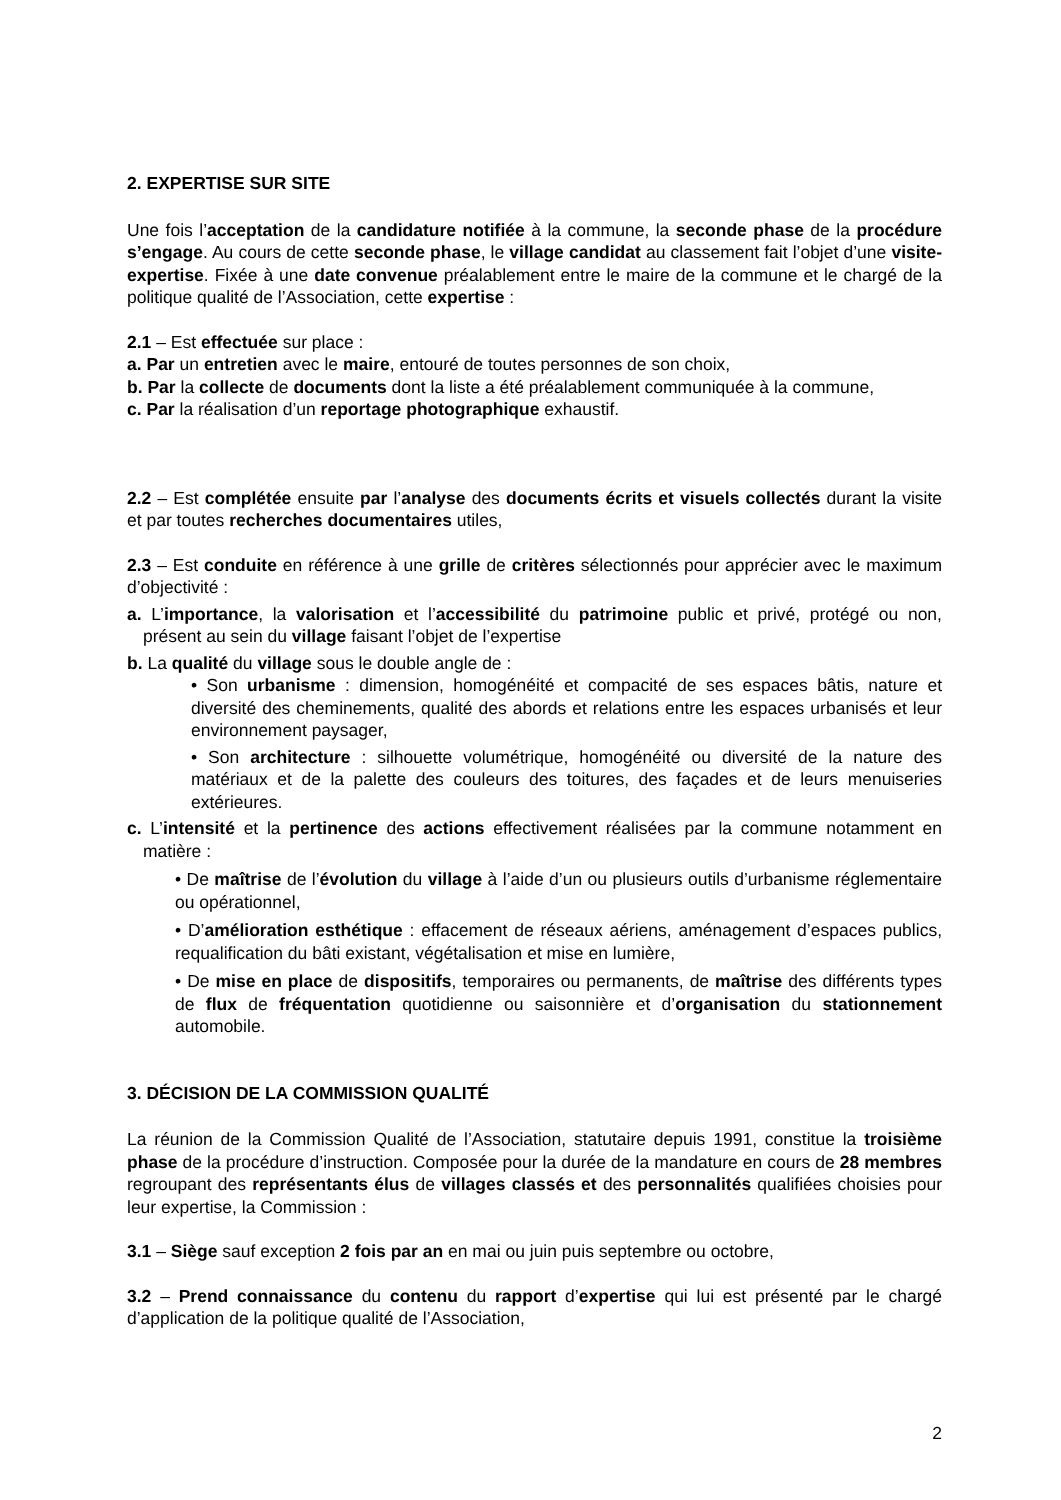2. EXPERTISE SUR SITE
Une fois l’acceptation de la candidature notifiée à la commune, la seconde phase de la procédure s’engage. Au cours de cette seconde phase, le village candidat au classement fait l’objet d’une visite-expertise. Fixée à une date convenue préalablement entre le maire de la commune et le chargé de la politique qualité de l’Association, cette expertise :
2.1 – Est effectuée sur place :
a. Par un entretien avec le maire, entouré de toutes personnes de son choix,
b. Par la collecte de documents dont la liste a été préalablement communiquée à la commune,
c. Par la réalisation d’un reportage photographique exhaustif.
2.2 – Est complétée ensuite par l’analyse des documents écrits et visuels collectés durant la visite et par toutes recherches documentaires utiles,
2.3 – Est conduite en référence à une grille de critères sélectionnés pour apprécier avec le maximum d’objectivité :
a. L’importance, la valorisation et l’accessibilité du patrimoine public et privé, protégé ou non, présent au sein du village faisant l’objet de l’expertise
b. La qualité du village sous le double angle de :
• Son urbanisme : dimension, homogénéité et compacité de ses espaces bâtis, nature et diversité des cheminements, qualité des abords et relations entre les espaces urbanisés et leur environnement paysager,
• Son architecture : silhouette volumétrique, homogénéité ou diversité de la nature des matériaux et de la palette des couleurs des toitures, des façades et de leurs menuiseries extérieures.
c. L’intensité et la pertinence des actions effectivement réalisées par la commune notamment en matière :
• De maîtrise de l’évolution du village à l’aide d’un ou plusieurs outils d’urbanisme réglementaire ou opérationnel,
• D’amélioration esthétique : effacement de réseaux aériens, aménagement d’espaces publics, requalification du bâti existant, végétalisation et mise en lumière,
• De mise en place de dispositifs, temporaires ou permanents, de maîtrise des différents types de flux de fréquentation quotidienne ou saisonnière et d’organisation du stationnement automobile.
3. DÉCISION DE LA COMMISSION QUALITÉ
La réunion de la Commission Qualité de l’Association, statutaire depuis 1991, constitue la troisième phase de la procédure d’instruction. Composée pour la durée de la mandature en cours de 28 membres regroupant des représentants élus de villages classés et des personnalités qualifiées choisies pour leur expertise, la Commission :
3.1 – Siège sauf exception 2 fois par an en mai ou juin puis septembre ou octobre,
3.2 – Prend connaissance du contenu du rapport d’expertise qui lui est présenté par le chargé d’application de la politique qualité de l’Association,
2